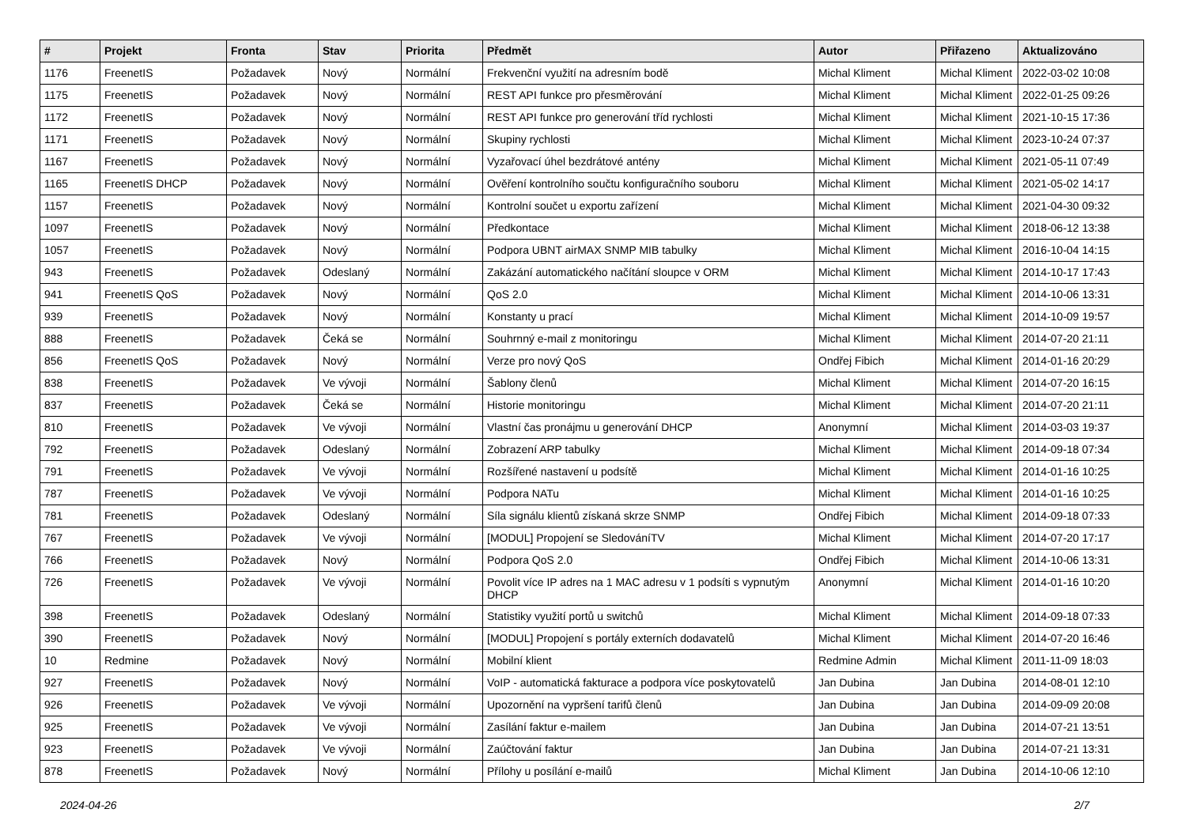| # | Projekt | Fronta | Stav | Priorita | Předmět | Autor | Přiřazeno | Aktualizováno |
| --- | --- | --- | --- | --- | --- | --- | --- | --- |
| 1176 | FreenetIS | Požadavek | Nový | Normální | Frekvenční využití na adresním bodě | Michal Kliment | Michal Kliment | 2022-03-02 10:08 |
| 1175 | FreenetIS | Požadavek | Nový | Normální | REST API funkce pro přesměrování | Michal Kliment | Michal Kliment | 2022-01-25 09:26 |
| 1172 | FreenetIS | Požadavek | Nový | Normální | REST API funkce pro generování tříd rychlosti | Michal Kliment | Michal Kliment | 2021-10-15 17:36 |
| 1171 | FreenetIS | Požadavek | Nový | Normální | Skupiny rychlosti | Michal Kliment | Michal Kliment | 2023-10-24 07:37 |
| 1167 | FreenetIS | Požadavek | Nový | Normální | Vyzařovací úhel bezdrátové antény | Michal Kliment | Michal Kliment | 2021-05-11 07:49 |
| 1165 | FreenetIS DHCP | Požadavek | Nový | Normální | Ověření kontrolního součtu konfiguračního souboru | Michal Kliment | Michal Kliment | 2021-05-02 14:17 |
| 1157 | FreenetIS | Požadavek | Nový | Normální | Kontrolní součet u exportu zařízení | Michal Kliment | Michal Kliment | 2021-04-30 09:32 |
| 1097 | FreenetIS | Požadavek | Nový | Normální | Předkontace | Michal Kliment | Michal Kliment | 2018-06-12 13:38 |
| 1057 | FreenetIS | Požadavek | Nový | Normální | Podpora UBNT airMAX SNMP MIB tabulky | Michal Kliment | Michal Kliment | 2016-10-04 14:15 |
| 943 | FreenetIS | Požadavek | Odeslaný | Normální | Zakázání automatického načítání sloupce v ORM | Michal Kliment | Michal Kliment | 2014-10-17 17:43 |
| 941 | FreenetIS QoS | Požadavek | Nový | Normální | QoS 2.0 | Michal Kliment | Michal Kliment | 2014-10-06 13:31 |
| 939 | FreenetIS | Požadavek | Nový | Normální | Konstanty u prací | Michal Kliment | Michal Kliment | 2014-10-09 19:57 |
| 888 | FreenetIS | Požadavek | Čeká se | Normální | Souhrnný e-mail z monitoringu | Michal Kliment | Michal Kliment | 2014-07-20 21:11 |
| 856 | FreenetIS QoS | Požadavek | Nový | Normální | Verze pro nový QoS | Ondřej Fibich | Michal Kliment | 2014-01-16 20:29 |
| 838 | FreenetIS | Požadavek | Ve vývoji | Normální | Šablony členů | Michal Kliment | Michal Kliment | 2014-07-20 16:15 |
| 837 | FreenetIS | Požadavek | Čeká se | Normální | Historie monitoringu | Michal Kliment | Michal Kliment | 2014-07-20 21:11 |
| 810 | FreenetIS | Požadavek | Ve vývoji | Normální | Vlastní čas pronájmu u generování DHCP | Anonymní | Michal Kliment | 2014-03-03 19:37 |
| 792 | FreenetIS | Požadavek | Odeslaný | Normální | Zobrazení ARP tabulky | Michal Kliment | Michal Kliment | 2014-09-18 07:34 |
| 791 | FreenetIS | Požadavek | Ve vývoji | Normální | Rozšířené nastavení u podsítě | Michal Kliment | Michal Kliment | 2014-01-16 10:25 |
| 787 | FreenetIS | Požadavek | Ve vývoji | Normální | Podpora NATu | Michal Kliment | Michal Kliment | 2014-01-16 10:25 |
| 781 | FreenetIS | Požadavek | Odeslaný | Normální | Síla signálu klientů získaná skrze SNMP | Ondřej Fibich | Michal Kliment | 2014-09-18 07:33 |
| 767 | FreenetIS | Požadavek | Ve vývoji | Normální | [MODUL] Propojení se SledováníTV | Michal Kliment | Michal Kliment | 2014-07-20 17:17 |
| 766 | FreenetIS | Požadavek | Nový | Normální | Podpora QoS 2.0 | Ondřej Fibich | Michal Kliment | 2014-10-06 13:31 |
| 726 | FreenetIS | Požadavek | Ve vývoji | Normální | Povolit více IP adres na 1 MAC adresu v 1 podsíti s vypnutým DHCP | Anonymní | Michal Kliment | 2014-01-16 10:20 |
| 398 | FreenetIS | Požadavek | Odeslaný | Normální | Statistiky využití portů u switchů | Michal Kliment | Michal Kliment | 2014-09-18 07:33 |
| 390 | FreenetIS | Požadavek | Nový | Normální | [MODUL] Propojení s portály externích dodavatelů | Michal Kliment | Michal Kliment | 2014-07-20 16:46 |
| 10 | Redmine | Požadavek | Nový | Normální | Mobilní klient | Redmine Admin | Michal Kliment | 2011-11-09 18:03 |
| 927 | FreenetIS | Požadavek | Nový | Normální | VoIP - automatická fakturace a podpora více poskytovatelů | Jan Dubina | Jan Dubina | 2014-08-01 12:10 |
| 926 | FreenetIS | Požadavek | Ve vývoji | Normální | Upozornění na vypršení tarifů členů | Jan Dubina | Jan Dubina | 2014-09-09 20:08 |
| 925 | FreenetIS | Požadavek | Ve vývoji | Normální | Zasílání faktur e-mailem | Jan Dubina | Jan Dubina | 2014-07-21 13:51 |
| 923 | FreenetIS | Požadavek | Ve vývoji | Normální | Zaúčtování faktur | Jan Dubina | Jan Dubina | 2014-07-21 13:31 |
| 878 | FreenetIS | Požadavek | Nový | Normální | Přílohy u posílání e-mailů | Michal Kliment | Jan Dubina | 2014-10-06 12:10 |
2024-04-26 2/7